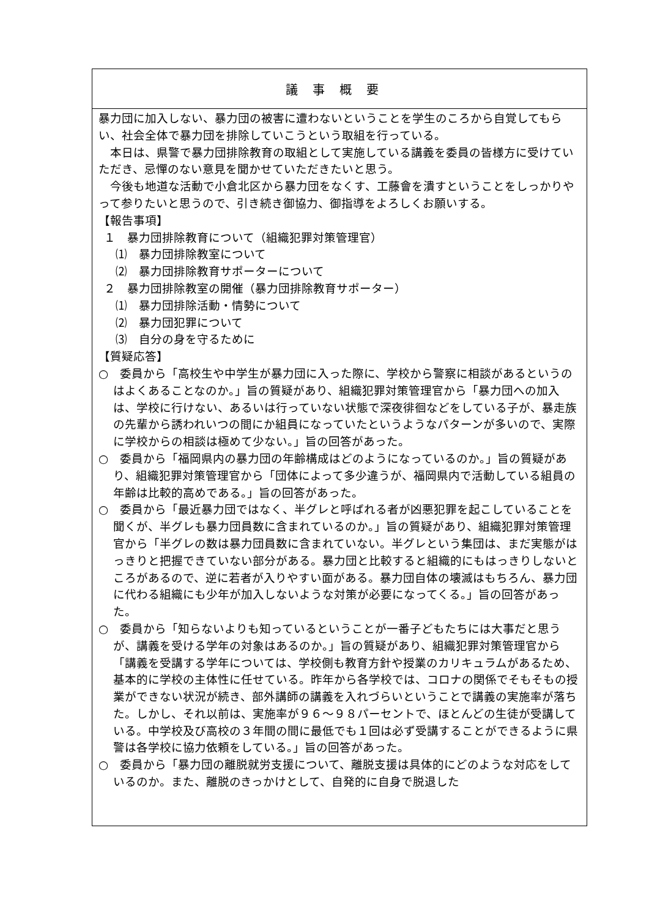| 議事概要 |
| --- |
| 暴力団に加入しない、暴力団の被害に遭わないということを学生のころから自覚してもらい、社会全体で暴力団を排除していこうという取組を行っている。 本日は、県警で暴力団排除教育の取組として実施している講義を委員の皆様方に受けていただき、忌憚のない意見を聞かせていただきたいと思う。 今後も地道な活動で小倉北区から暴力団をなくす、工藤會を潰すということをしっかりやって参りたいと思うので、引き続き御協力、御指導をよろしくお願いする。 【報告事項】 １ 暴力団排除教育について（組織犯罪対策管理官） ⑴ 暴力団排除教室について ⑵ 暴力団排除教育サポーターについて ２ 暴力団排除教室の開催（暴力団排除教育サポーター） ⑴ 暴力団排除活動・情勢について ⑵ 暴力団犯罪について ⑶ 自分の身を守るために 【質疑応答】 ○ 委員から「高校生や中学生が暴力団に入った際に、学校から警察に相談があるというのはよくあることなのか。」旨の質疑があり、組織犯罪対策管理官から「暴力団への加入は、学校に行けない、あるいは行っていない状態で深夜徘徊などをしている子が、暴走族の先輩から誘われいつの間にか組員になっていたというようなパターンが多いので、実際に学校からの相談は極めて少ない。」旨の回答があった。 ○ 委員から「福岡県内の暴力団の年齢構成はどのようになっているのか。」旨の質疑があり、組織犯罪対策管理官から「団体によって多少違うが、福岡県内で活動している組員の年齢は比較的高めである。」旨の回答があった。 ○ 委員から「最近暴力団ではなく、半グレと呼ばれる者が凶悪犯罪を起こしていることを聞くが、半グレも暴力団員数に含まれているのか。」旨の質疑があり、組織犯罪対策管理官から「半グレの数は暴力団員数に含まれていない。半グレという集団は、まだ実態がはっきりと把握できていない部分がある。暴力団と比較すると組織的にもはっきりしないところがあるので、逆に若者が入りやすい面がある。暴力団自体の壊滅はもちろん、暴力団に代わる組織にも少年が加入しないような対策が必要になってくる。」旨の回答があった。 ○ 委員から「知らないよりも知っているということが一番子どもたちには大事だと思うが、講義を受ける学年の対象はあるのか。」旨の質疑があり、組織犯罪対策管理官から「講義を受講する学年については、学校側も教育方針や授業のカリキュラムがあるため、基本的に学校の主体性に任せている。昨年から各学校では、コロナの関係でそもそもの授業ができない状況が続き、部外講師の講義を入れづらいということで講義の実施率が落ちた。しかし、それ以前は、実施率が９６～９８パーセントで、ほとんどの生徒が受講している。中学校及び高校の３年間の間に最低でも１回は必ず受講することができるように県警は各学校に協力依頼をしている。」旨の回答があった。 ○ 委員から「暴力団の離脱就労支援について、離脱支援は具体的にどのような対応をしているのか。また、離脱のきっかけとして、自発的に自身で脱退した |